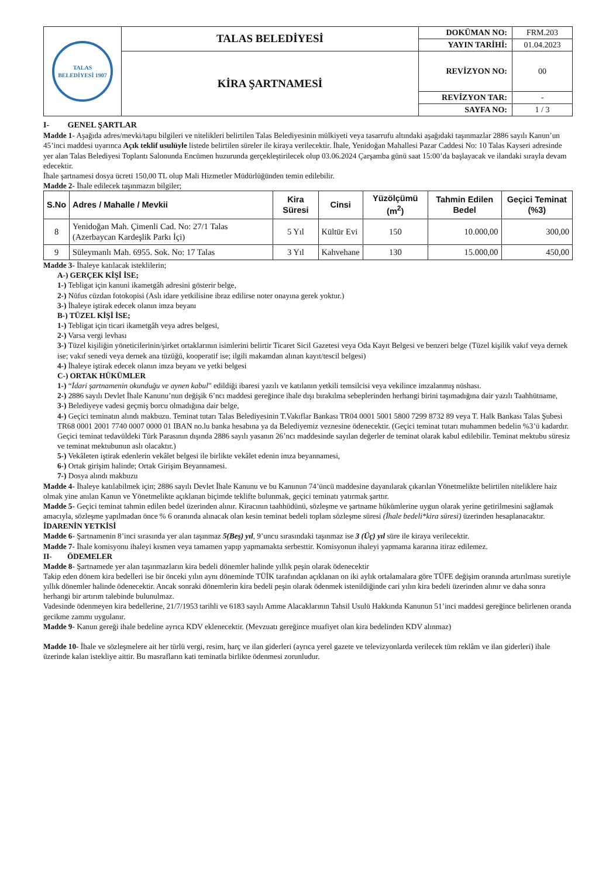| TALAS BELEDİYESİ 1907 | TALAS BELEDİYESİ | DOKÜMAN NO: | FRM.203 |
| | | YAYIN TARİHİ: | 01.04.2023 |
| | KİRA ŞARTNAMESİ | REVİZYON NO: | 00 |
| | | REVİZYON TAR: | - |
| | | SAYFA NO: | 1 / 3 |
I- GENEL ŞARTLAR
Madde 1- Aşağıda adres/mevki/tapu bilgileri ve nitelikleri belirtilen Talas Belediyesinin mülkiyeti veya tasarrufu altındaki aşağıdaki taşınmazlar 2886 sayılı Kanun’un 45’inci maddesi uyarınca Açık teklif usulüyle listede belirtilen süreler ile kiraya verilecektir. İhale, Yenidoğan Mahallesi Pazar Caddesi No: 10 Talas Kayseri adresinde yer alan Talas Belediyesi Toplantı Salonunda Encümen huzurunda gerçekleştirilecek olup 03.06.2024 Çarşamba günü saat 15:00’da başlayacak ve ilandaki sırayla devam edecektir.
İhale şartnamesi dosya ücreti 150,00 TL olup Mali Hizmetler Müdürlüğünden temin edilebilir.
Madde 2- İhale edilecek taşınmazın bilgiler;
| S.No | Adres / Mahalle / Mevkii | Kira Süresi | Cinsi | Yüzölçümü (m<sup>2</sup>) | Tahmin Edilen Bedel | Geçici Teminat (%3) |
| --- | --- | --- | --- | --- | --- | --- |
| 8 | Yenidoğan Mah. Çimenli Cad. No: 27/1 Talas (Azerbaycan Kardeşlik Parkı İçi) | 5 Yıl | Kültür Evi | 150 | 10.000,00 | 300,00 |
| 9 | Süleymanlı Mah. 6955. Sok. No: 17 Talas | 3 Yıl | Kahvehane | 130 | 15.000,00 | 450,00 |
Madde 3- İhaleye katılacak isteklilerin;
A-) GERÇEK KİŞİ İSE;
1-) Tebligat için kanuni ikametgâh adresini gösterir belge,
2-) Nüfus cüzdan fotokopisi (Aslı idare yetkilisine ibraz edilirse noter onayına gerek yoktur.)
3-) İhaleye iştirak edecek olanın imza beyanı
B-) TÜZEL KİŞİ İSE;
1-) Tebligat için ticari ikametgâh veya adres belgesi,
2-) Varsa vergi levhası
3-) Tüzel kişiliğin yöneticilerinin/şirket ortaklarının isimlerini belirtir Ticaret Sicil Gazetesi veya Oda Kayıt Belgesi ve benzeri belge (Tüzel kişilik vakıf veya dernek ise; vakıf senedi veya dernek ana tüzüğü, kooperatif ise; ilgili makamdan alınan kayıt/tescil belgesi)
4-) İhaleye iştirak edecek olanın imza beyanı ve yetki belgesi
C-) ORTAK HÜKÜMLER
1-) “İdari şartnamenin okunduğu ve aynen kabul” edildiği ibaresi yazılı ve katılanın yetkili temsilcisi veya vekilince imzalanmış nüshası.
2-) 2886 sayılı Devlet İhale Kanunu’nun değişik 6’ncı maddesi gereğince ihale dışı bırakılma sebeplerinden herhangi birini taşımadığına dair yazılı Taahhütname,
3-) Belediyeye vadesi geçmiş borcu olmadığına dair belge,
4-) Geçici teminatın alındı makbuzu. Teminat tutarı Talas Belediyesinin T.Vakıflar Bankası TR04 0001 5001 5800 7299 8732 89 veya T. Halk Bankası Talas Şubesi TR68 0001 2001 7740 0007 0000 01 IBAN no.lu banka hesabına ya da Belediyemiz veznesine ödenecektir. (Geçici teminat tutarı muhammen bedelin %3’ü kadardır. Geçici teminat tedavüldeki Türk Parasının dışında 2886 sayılı yasanın 26’ncı maddesinde sayılan değerler de teminat olarak kabul edilebilir. Teminat mektubu süresiz ve teminat mektubunun aslı olacaktır.)
5-) Vekâleten iştirak edenlerin vekâlet belgesi ile birlikte vekâlet edenin imza beyannamesi,
6-) Ortak girişim halinde; Ortak Girişim Beyannamesi.
7-) Dosya alındı makbuzu
Madde 4- İhaleye katılabilmek için; 2886 sayılı Devlet İhale Kanunu ve bu Kanunun 74’üncü maddesine dayanılarak çıkarılan Yönetmelikte belirtilen niteliklere haiz olmak yine anılan Kanun ve Yönetmelikte açıklanan biçimde teklifte bulunmak, geçici teminatı yatırmak şarttır.
Madde 5- Geçici teminat tahmin edilen bedel üzerinden alınır. Kiracının taahhüdünü, sözleşme ve şartname hükümlerine uygun olarak yerine getirilmesini sağlamak amacıyla, sözleşme yapılmadan önce % 6 oranında alınacak olan kesin teminat bedeli toplam sözleşme süresi (İhale bedeli*kira süresi) üzerinden hesaplanacaktır.
İDARENİN YETKİSİ
Madde 6- Şartnamenin 8’inci sırasında yer alan taşınmaz 5(Beş) yıl, 9’uncu sırasındaki taşınmaz ise 3 (Üç) yıl süre ile kiraya verilecektir.
Madde 7- İhale komisyonu ihaleyi kısmen veya tamamen yapıp yapmamakta serbesttir. Komisyonun ihaleyi yapmama kararına itiraz edilemez.
II- ÖDEMELER
Madde 8- Şartnamede yer alan taşınmazların kira bedeli dönemler halinde yıllık peşin olarak ödenecektir
Takip eden dönem kira bedelleri ise bir önceki yılın aynı döneminde TÜİK tarafından açıklanan on iki aylık ortalamalara göre TÜFE değişim oranında artırılması suretiyle yıllık dönemler halinde ödenecektir. Ancak sonraki dönemlerin kira bedeli peşin olarak ödenmek istenildiğinde cari yılın kira bedeli üzerinden alınır ve daha sonra herhangi bir artırım talebinde bulunulmaz.
Vadesinde ödenmeyen kira bedellerine, 21/7/1953 tarihli ve 6183 sayılı Amme Alacaklarının Tahsil Usulü Hakkında Kanunun 51’inci maddesi gereğince belirlenen oranda gecikme zammı uygulanır.
Madde 9- Kanun gereği ihale bedeline ayrıca KDV eklenecektir. (Mevzuatı gereğince muafiyet olan kira bedelinden KDV alınmaz)
Madde 10- İhale ve sözleşmelere ait her türlü vergi, resim, harç ve ilan giderleri (ayrıca yerel gazete ve televizyonlarda verilecek tüm reklâm ve ilan giderleri) ihale üzerinde kalan istekliye aittir. Bu masrafların kati teminatla birlikte ödenmesi zorunludur.